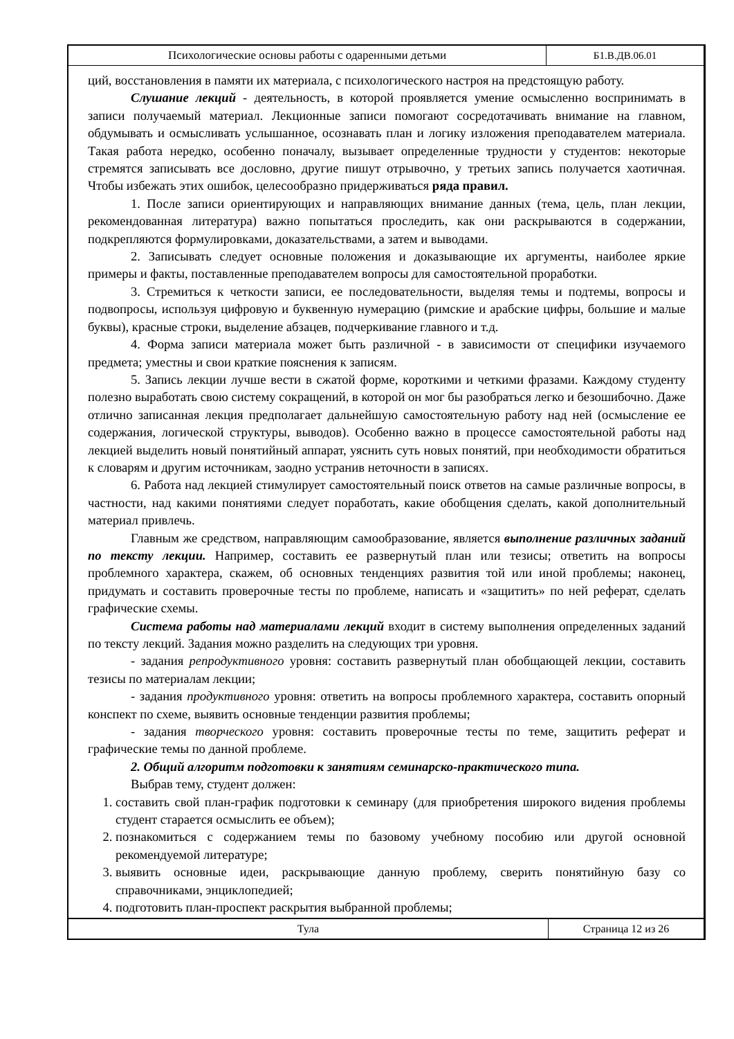Психологические основы работы с одаренными детьми
Б1.В.ДВ.06.01
ций, восстановления в памяти их материала, с психологического настроя на предстоящую работу.
Слушание лекций - деятельность, в которой проявляется умение осмысленно воспринимать в записи получаемый материал. Лекционные записи помогают сосредотачивать внимание на главном, обдумывать и осмысливать услышанное, осознавать план и логику изложения преподавателем материала. Такая работа нередко, особенно поначалу, вызывает определенные трудности у студентов: некоторые стремятся записывать все дословно, другие пишут отрывочно, у третьих запись получается хаотичная. Чтобы избежать этих ошибок, целесообразно придерживаться ряда правил.
1. После записи ориентирующих и направляющих внимание данных (тема, цель, план лекции, рекомендованная литература) важно попытаться проследить, как они раскрываются в содержании, подкрепляются формулировками, доказательствами, а затем и выводами.
2. Записывать следует основные положения и доказывающие их аргументы, наиболее яркие примеры и факты, поставленные преподавателем вопросы для самостоятельной проработки.
3. Стремиться к четкости записи, ее последовательности, выделяя темы и подтемы, вопросы и подвопросы, используя цифровую и буквенную нумерацию (римские и арабские цифры, большие и малые буквы), красные строки, выделение абзацев, подчеркивание главного и т.д.
4. Форма записи материала может быть различной - в зависимости от специфики изучаемого предмета; уместны и свои краткие пояснения к записям.
5. Запись лекции лучше вести в сжатой форме, короткими и четкими фразами. Каждому студенту полезно выработать свою систему сокращений, в которой он мог бы разобраться легко и безошибочно. Даже отлично записанная лекция предполагает дальнейшую самостоятельную работу над ней (осмысление ее содержания, логической структуры, выводов). Особенно важно в процессе самостоятельной работы над лекцией выделить новый понятийный аппарат, уяснить суть новых понятий, при необходимости обратиться к словарям и другим источникам, заодно устранив неточности в записях.
6. Работа над лекцией стимулирует самостоятельный поиск ответов на самые различные вопросы, в частности, над какими понятиями следует поработать, какие обобщения сделать, какой дополнительный материал привлечь.
Главным же средством, направляющим самообразование, является выполнение различных заданий по тексту лекции. Например, составить ее развернутый план или тезисы; ответить на вопросы проблемного характера, скажем, об основных тенденциях развития той или иной проблемы; наконец, придумать и составить проверочные тесты по проблеме, написать и «защитить» по ней реферат, сделать графические схемы.
Система работы над материалами лекций входит в систему выполнения определенных заданий по тексту лекций. Задания можно разделить на следующих три уровня.
- задания репродуктивного уровня: составить развернутый план обобщающей лекции, составить тезисы по материалам лекции;
- задания продуктивного уровня: ответить на вопросы проблемного характера, составить опорный конспект по схеме, выявить основные тенденции развития проблемы;
- задания творческого уровня: составить проверочные тесты по теме, защитить реферат и графические темы по данной проблеме.
2. Общий алгоритм подготовки к занятиям семинарско-практического типа.
Выбрав тему, студент должен:
1. составить свой план-график подготовки к семинару (для приобретения широкого видения проблемы студент старается осмыслить ее объем);
2. познакомиться с содержанием темы по базовому учебному пособию или другой основной рекомендуемой литературе;
3. выявить основные идеи, раскрывающие данную проблему, сверить понятийную базу со справочниками, энциклопедией;
4. подготовить план-проспект раскрытия выбранной проблемы;
Тула
Страница 12 из 26